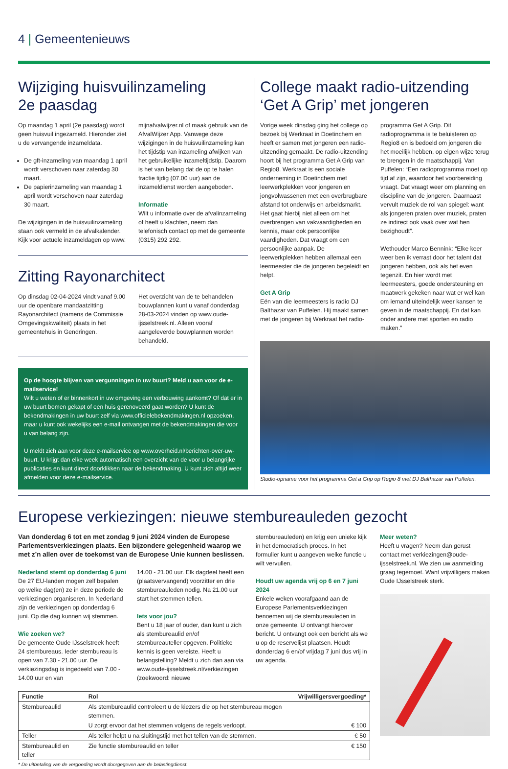4 | Gemeentenieuws
Wijziging huisvuilinzameling
2e paasdag
Op maandag 1 april (2e paasdag) wordt geen huisvuil ingezameld. Hieronder ziet u de vervangende inzameldata.
De gft-inzameling van maandag 1 april wordt verschoven naar zaterdag 30 maart.
De papierinzameling van maandag 1 april wordt verschoven naar zaterdag 30 maart.
De wijzigingen in de huisvuilinzameling staan ook vermeld in de afvalkalender. Kijk voor actuele inzameldagen op www.
mijnafvalwijzer.nl of maak gebruik van de AfvalWijzer App. Vanwege deze wijzigingen in de huisvuilinzameling kan het tijdstip van inzameling afwijken van het gebruikelijke inzameltijdstip. Daarom is het van belang dat de op te halen fractie tijdig (07.00 uur) aan de inzameldienst worden aangeboden.
Informatie
Wilt u informatie over de afvalinzameling of heeft u klachten, neem dan telefonisch contact op met de gemeente (0315) 292 292.
Zitting Rayonarchitect
Op dinsdag 02-04-2024 vindt vanaf 9.00 uur de openbare mandaatzitting Rayonarchitect (namens de Commissie Omgevingskwaliteit) plaats in het gemeentehuis in Gendringen.
Het overzicht van de te behandelen bouwplannen kunt u vanaf donderdag 28-03-2024 vinden op www.oude-ijsselstreek.nl. Alleen vooraf aangeleverde bouwplannen worden behandeld.
Op de hoogte blijven van vergunningen in uw buurt? Meld u aan voor de e-mailservice!
Wilt u weten of er binnenkort in uw omgeving een verbouwing aankomt? Of dat er in uw buurt bomen gekapt of een huis gerenoveerd gaat worden? U kunt de bekendmakingen in uw buurt zelf via www.officielebekendmakingen.nl opzoeken, maar u kunt ook wekelijks een e-mail ontvangen met de bekendmakingen die voor u van belang zijn.
U meldt zich aan voor deze e-mailservice op www.overheid.nl/berichten-over-uw-buurt. U krijgt dan elke week automatisch een overzicht van de voor u belangrijke publicaties en kunt direct doorklikken naar de bekendmaking. U kunt zich altijd weer afmelden voor deze e-mailservice.
College maakt radio-uitzending
‘Get A Grip’ met jongeren
Vorige week dinsdag ging het college op bezoek bij Werkraat in Doetinchem en heeft er samen met jongeren een radio-uitzending gemaakt. De radio-uitzending hoort bij het programma Get A Grip van Regio8. Werkraat is een sociale onderneming in Doetinchem met leerwerkplekken voor jongeren en jongvolwassenen met een overbrugbare afstand tot onderwijs en arbeidsmarkt. Het gaat hierbij niet alleen om het overbrengen van vakvaardigheden en kennis, maar ook persoonlijke vaardigheden. Dat vraagt om een persoonlijke aanpak. De leerwerkplekken hebben allemaal een leermeester die de jongeren begeleidt en helpt.
Get A Grip
Eén van die leermeesters is radio DJ Balthazar van Puffelen. Hij maakt samen met de jongeren bij Werkraat het radio-
programma Get A Grip. Dit radioprogramma is te beluisteren op Regio8 en is bedoeld om jongeren die het moeilijk hebben, op eigen wijze terug te brengen in de maatschappij. Van Puffelen: “Een radioprogramma moet op tijd af zijn, waardoor het voorbereiding vraagt. Dat vraagt weer om planning en discipline van de jongeren. Daarnaast vervult muziek de rol van spiegel: want als jongeren praten over muziek, praten ze indirect ook vaak over wat hen bezighoudt”.
Wethouder Marco Bennink: “Elke keer weer ben ik verrast door het talent dat jongeren hebben, ook als het even tegenzit. En hier wordt met leermeesters, goede ondersteuning en maatwerk gekeken naar wat er wel kan om iemand uiteindelijk weer kansen te geven in de maatschappij. En dat kan onder andere met sporten en radio maken.”
Studio-opname voor het programma Get a Grip op Regio 8 met DJ Balthazar van Puffelen.
Europese verkiezingen: nieuwe stembureauleden gezocht
Van donderdag 6 tot en met zondag 9 juni 2024 vinden de Europese Parlementsverkiezingen plaats. Een bijzondere gelegenheid waarop we met z’n allen over de toekomst van de Europese Unie kunnen beslissen.
Nederland stemt op donderdag 6 juni
De 27 EU-landen mogen zelf bepalen op welke dag(en) ze in deze periode de verkiezingen organiseren. In Nederland zijn de verkiezingen op donderdag 6 juni. Op die dag kunnen wij stemmen.
Wie zoeken we?
De gemeente Oude IJsselstreek heeft 24 stembureaus. Ieder stembureau is open van 7.30 - 21.00 uur. De verkiezingsdag is ingedeeld van 7.00 - 14.00 uur en van
14.00 - 21.00 uur. Elk dagdeel heeft een (plaatsvervangend) voorzitter en drie stembureauleden nodig. Na 21.00 uur start het stemmen tellen.
Iets voor jou?
Bent u 18 jaar of ouder, dan kunt u zich als stembureaulid en/of stembureauteller opgeven. Politieke kennis is geen vereiste. Heeft u belangstelling? Meldt u zich dan aan via www.oude-ijsselstreek.nl/verkiezingen (zoekwoord: nieuwe
stembureauleden) en krijg een unieke kijk in het democratisch proces. In het formulier kunt u aangeven welke functie u wilt vervullen.
Houdt uw agenda vrij op 6 en 7 juni 2024
Enkele weken voorafgaand aan de Europese Parlementsverkiezingen benoemen wij de stembureauleden in onze gemeente. U ontvangt hierover bericht. U ontvangt ook een bericht als we u op de reservelijst plaatsen. Houdt donderdag 6 en/of vrijdag 7 juni dus vrij in uw agenda.
| Functie | Rol | Vrijwilligersvergoeding* |
| --- | --- | --- |
| Stembureaulid | Als stembureaulid controleert u de kiezers die op het stembureau mogen stemmen. | |
| | U zorgt ervoor dat het stemmen volgens de regels verloopt. | € 100 |
| Teller | Als teller helpt u na sluitingstijd met het tellen van de stemmen. | € 50 |
| Stembureaulid en teller | Zie functie stembureaulid en teller | € 150 |
* De uitbetaling van de vergoeding wordt doorgegeven aan de belastingdienst.
Meer weten?
Heeft u vragen? Neem dan gerust contact met verkiezingen@oude-ijsselstreek.nl. We zien uw aanmelding graag tegemoet. Want vrijwilligers maken Oude IJsselstreek sterk.